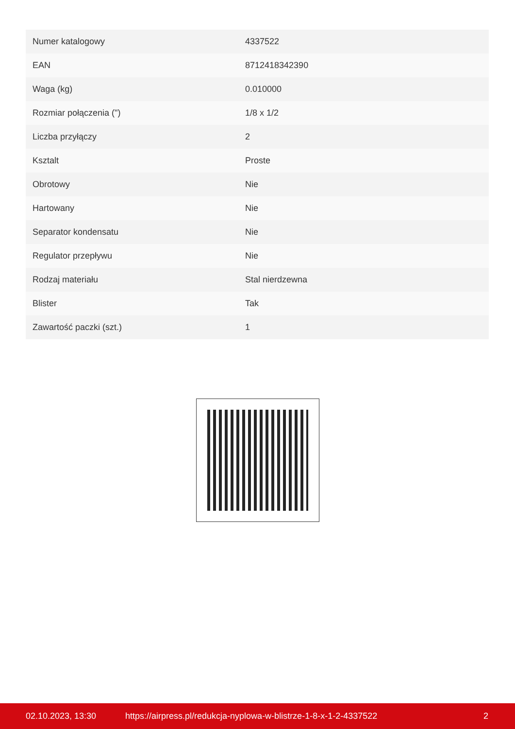| Numer katalogowy | 4337522 |
| EAN | 8712418342390 |
| Waga (kg) | 0.010000 |
| Rozmiar połączenia (") | 1/8 x 1/2 |
| Liczba przyłączy | 2 |
| Ksztalt | Proste |
| Obrotowy | Nie |
| Hartowany | Nie |
| Separator kondensatu | Nie |
| Regulator przepływu | Nie |
| Rodzaj materiału | Stal nierdzewna |
| Blister | Tak |
| Zawartość paczki (szt.) | 1 |
02.10.2023, 13:30 https://airpress.pl/redukcja-nyplowa-w-blistrze-1-8-x-1-2-4337522 2